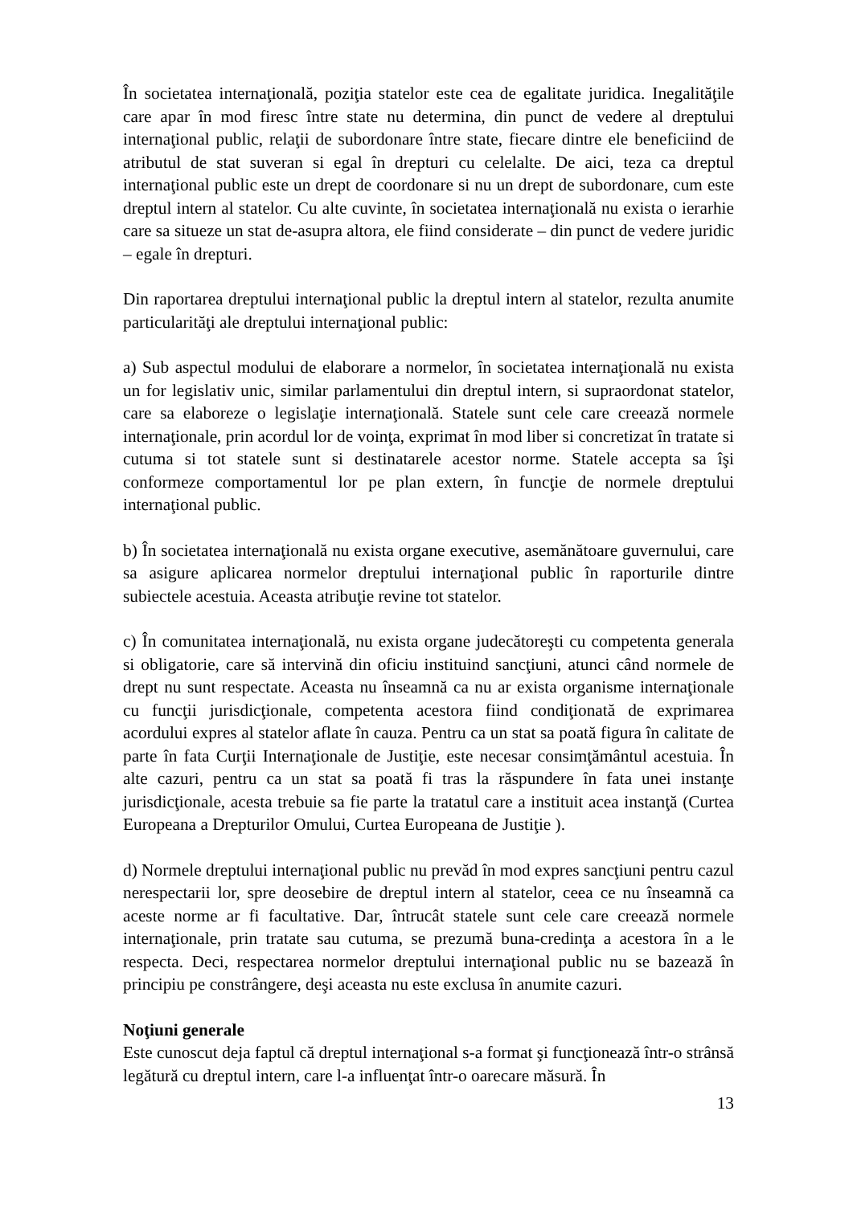În societatea internaţională, poziţia statelor este cea de egalitate juridica. Inegalităţile care apar în mod firesc între state nu determina, din punct de vedere al dreptului internaţional public, relaţii de subordonare între state, fiecare dintre ele beneficiind de atributul de stat suveran si egal în drepturi cu celelalte. De aici, teza ca dreptul internaţional public este un drept de coordonare si nu un drept de subordonare, cum este dreptul intern al statelor. Cu alte cuvinte, în societatea internaţională nu exista o ierarhie care sa situeze un stat de-asupra altora, ele fiind considerate – din punct de vedere juridic – egale în drepturi.
Din raportarea dreptului internaţional public la dreptul intern al statelor, rezulta anumite particularităţi ale dreptului internaţional public:
a) Sub aspectul modului de elaborare a normelor, în societatea internaţională nu exista un for legislativ unic, similar parlamentului din dreptul intern, si supraordonat statelor, care sa elaboreze o legislaţie internaţională. Statele sunt cele care creează normele internaţionale, prin acordul lor de voinţa, exprimat în mod liber si concretizat în tratate si cutuma si tot statele sunt si destinatarele acestor norme. Statele accepta sa îşi conformeze comportamentul lor pe plan extern, în funcţie de normele dreptului internaţional public.
b) În societatea internaţională nu exista organe executive, asemănătoare guvernului, care sa asigure aplicarea normelor dreptului internaţional public în raporturile dintre subiectele acestuia. Aceasta atribuţie revine tot statelor.
c) În comunitatea internaţională, nu exista organe judecătoreşti cu competenta generala si obligatorie, care să intervină din oficiu instituind sancţiuni, atunci când normele de drept nu sunt respectate. Aceasta nu înseamnă ca nu ar exista organisme internaţionale cu funcţii jurisdicţionale, competenta acestora fiind condiţionată de exprimarea acordului expres al statelor aflate în cauza. Pentru ca un stat sa poată figura în calitate de parte în fata Curţii Internaţionale de Justiţie, este necesar consimţământul acestuia. În alte cazuri, pentru ca un stat sa poată fi tras la răspundere în fata unei instanţe jurisdicţionale, acesta trebuie sa fie parte la tratatul care a instituit acea instanţă (Curtea Europeana a Drepturilor Omului, Curtea Europeana de Justiţie ).
d) Normele dreptului internaţional public nu prevăd în mod expres sancţiuni pentru cazul nerespectarii lor, spre deosebire de dreptul intern al statelor, ceea ce nu înseamnă ca aceste norme ar fi facultative. Dar, întrucât statele sunt cele care creează normele internaţionale, prin tratate sau cutuma, se prezumă buna-credinţa a acestora în a le respecta. Deci, respectarea normelor dreptului internaţional public nu se bazează în principiu pe constrângere, deşi aceasta nu este exclusa în anumite cazuri.
Noţiuni generale
Este cunoscut deja faptul că dreptul internaţional s-a format şi funcţionează într-o strânsă legătură cu dreptul intern, care l-a influenţat într-o oarecare măsură. În
13